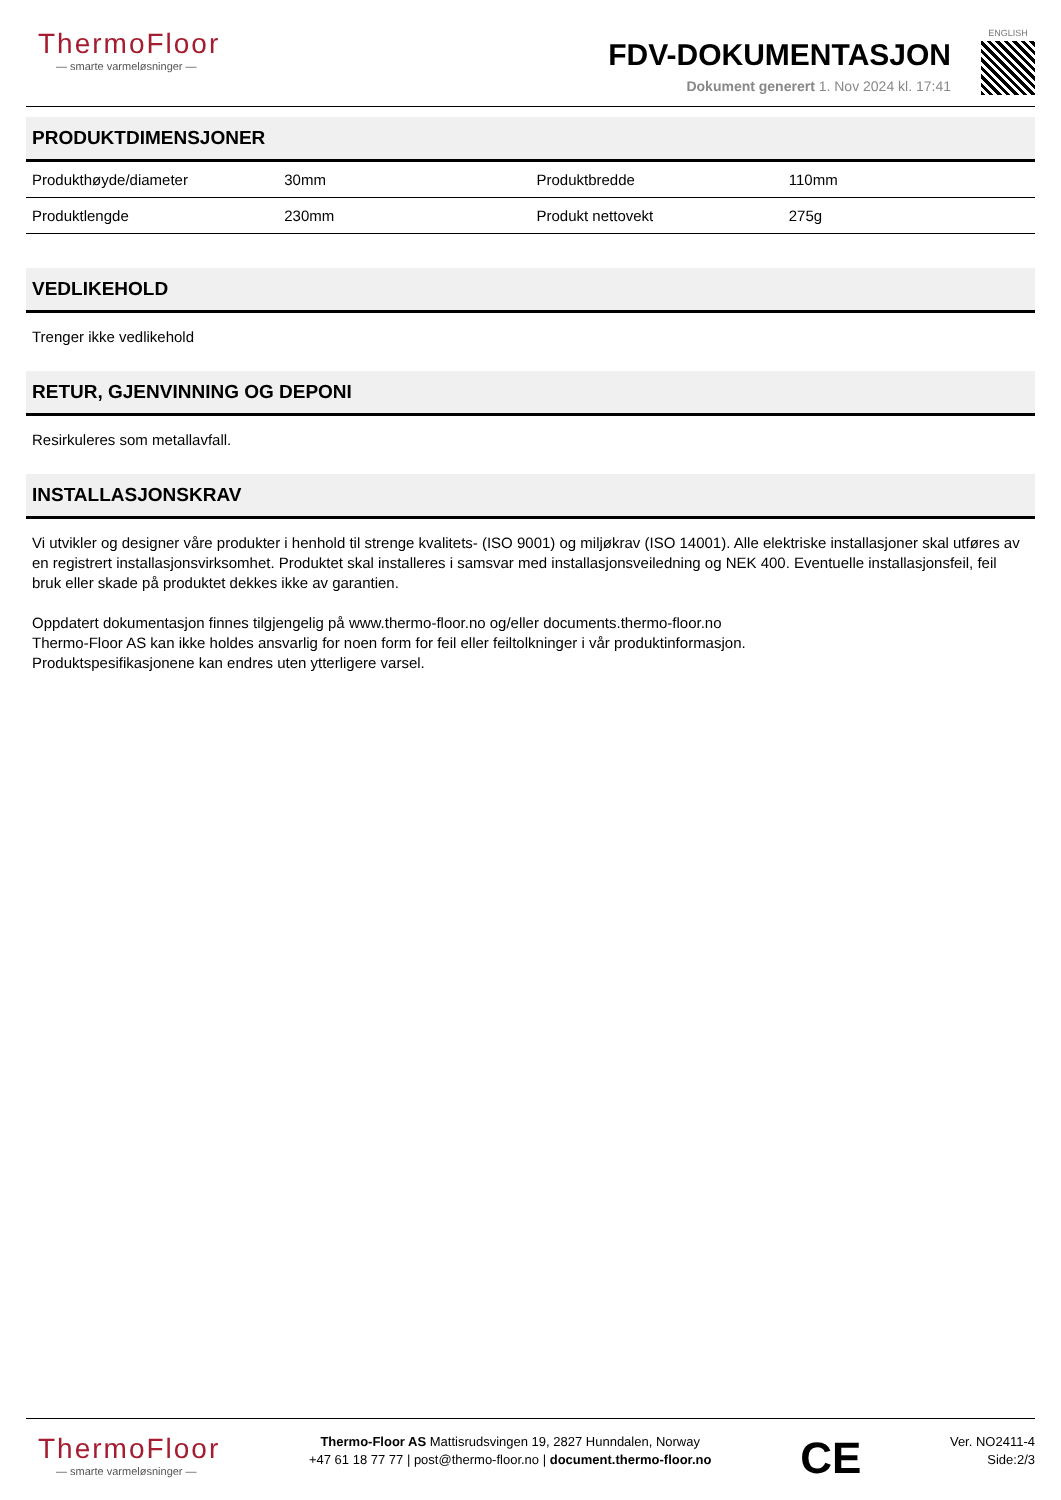ThermoFloor
— smarte varmeløsninger —
FDV-DOKUMENTASJON
Dokument generert 1. Nov 2024 kl. 17:41
ENGLISH
PRODUKTDIMENSJONER
| Produkthøyde/diameter | 30mm | Produktbredde | 110mm |
| Produktlengde | 230mm | Produkt nettovekt | 275g |
VEDLIKEHOLD
Trenger ikke vedlikehold
RETUR, GJENVINNING OG DEPONI
Resirkuleres som metallavfall.
INSTALLASJONSKRAV
Vi utvikler og designer våre produkter i henhold til strenge kvalitets- (ISO 9001) og miljøkrav (ISO 14001). Alle elektriske installasjoner skal utføres av en registrert installasjonsvirksomhet. Produktet skal installeres i samsvar med installasjonsveiledning og NEK 400. Eventuelle installasjonsfeil, feil bruk eller skade på produktet dekkes ikke av garantien.
Oppdatert dokumentasjon finnes tilgjengelig på www.thermo-floor.no og/eller documents.thermo-floor.no
Thermo-Floor AS kan ikke holdes ansvarlig for noen form for feil eller feiltolkninger i vår produktinformasjon.
Produktspesifikasjonene kan endres uten ytterligere varsel.
ThermoFloor
— smarte varmeløsninger —
Thermo-Floor AS Mattisrudsvingen 19, 2827 Hunndalen, Norway
+47 61 18 77 77 | post@thermo-floor.no | document.thermo-floor.no
CE
Ver. NO2411-4
Side:2/3